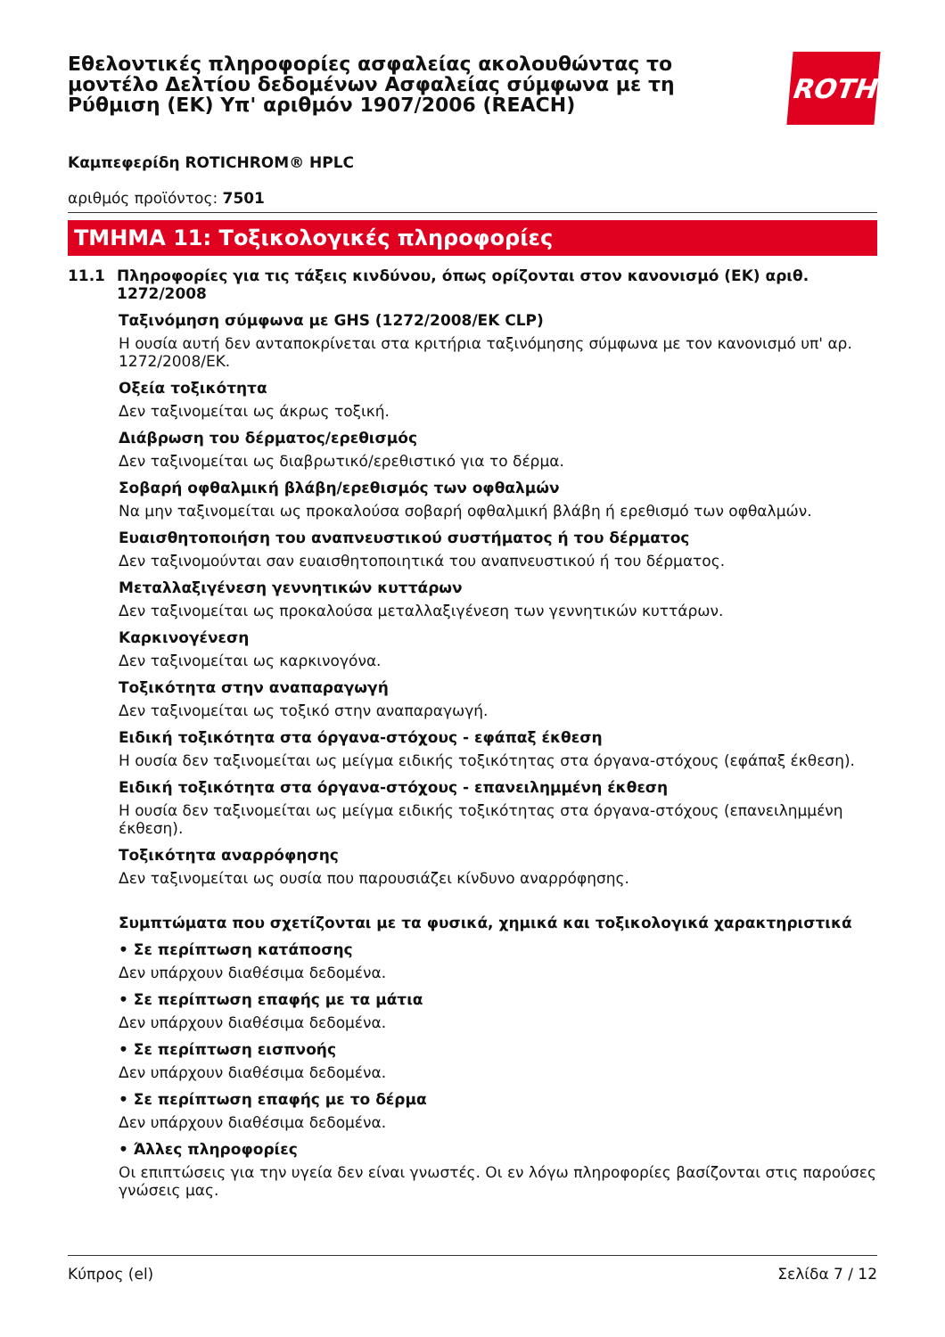Εθελοντικές πληροφορίες ασφαλείας ακολουθώντας το μοντέλο Δελτίου δεδομένων Ασφαλείας σύμφωνα με τη Ρύθμιση (ΕΚ) Υπ' αριθμόν 1907/2006 (REACH)
ROTH
Καμπεφερίδη ROTICHROM® HPLC
αριθμός προϊόντος: 7501
ΤΜΗΜΑ 11: Τοξικολογικές πληροφορίες
11.1 Πληροφορίες για τις τάξεις κινδύνου, όπως ορίζονται στον κανονισμό (ΕΚ) αριθ. 1272/2008
Ταξινόμηση σύμφωνα με GHS (1272/2008/ΕΚ CLP)
Η ουσία αυτή δεν ανταποκρίνεται στα κριτήρια ταξινόμησης σύμφωνα με τον κανονισμό υπ' αρ. 1272/2008/ΕΚ.
Οξεία τοξικότητα
Δεν ταξινομείται ως άκρως τοξική.
Διάβρωση του δέρματος/ερεθισμός
Δεν ταξινομείται ως διαβρωτικό/ερεθιστικό για το δέρμα.
Σοβαρή οφθαλμική βλάβη/ερεθισμός των οφθαλμών
Να μην ταξινομείται ως προκαλούσα σοβαρή οφθαλμική βλάβη ή ερεθισμό των οφθαλμών.
Ευαισθητοποιήση του αναπνευστικού συστήματος ή του δέρματος
Δεν ταξινομούνται σαν ευαισθητοποιητικά του αναπνευστικού ή του δέρματος.
Μεταλλαξιγένεση γεννητικών κυττάρων
Δεν ταξινομείται ως προκαλούσα μεταλλαξιγένεση των γεννητικών κυττάρων.
Καρκινογένεση
Δεν ταξινομείται ως καρκινογόνα.
Τοξικότητα στην αναπαραγωγή
Δεν ταξινομείται ως τοξικό στην αναπαραγωγή.
Ειδική τοξικότητα στα όργανα-στόχους - εφάπαξ έκθεση
Η ουσία δεν ταξινομείται ως μείγμα ειδικής τοξικότητας στα όργανα-στόχους (εφάπαξ έκθεση).
Ειδική τοξικότητα στα όργανα-στόχους - επανειλημμένη έκθεση
Η ουσία δεν ταξινομείται ως μείγμα ειδικής τοξικότητας στα όργανα-στόχους (επανειλημμένη έκθεση).
Τοξικότητα αναρρόφησης
Δεν ταξινομείται ως ουσία που παρουσιάζει κίνδυνο αναρρόφησης.
Συμπτώματα που σχετίζονται με τα φυσικά, χημικά και τοξικολογικά χαρακτηριστικά
• Σε περίπτωση κατάποσης
Δεν υπάρχουν διαθέσιμα δεδομένα.
• Σε περίπτωση επαφής με τα μάτια
Δεν υπάρχουν διαθέσιμα δεδομένα.
• Σε περίπτωση εισπνοής
Δεν υπάρχουν διαθέσιμα δεδομένα.
• Σε περίπτωση επαφής με το δέρμα
Δεν υπάρχουν διαθέσιμα δεδομένα.
• Άλλες πληροφορίες
Οι επιπτώσεις για την υγεία δεν είναι γνωστές. Οι εν λόγω πληροφορίες βασίζονται στις παρούσες γνώσεις μας.
Κύπρος (el) Σελίδα 7 / 12